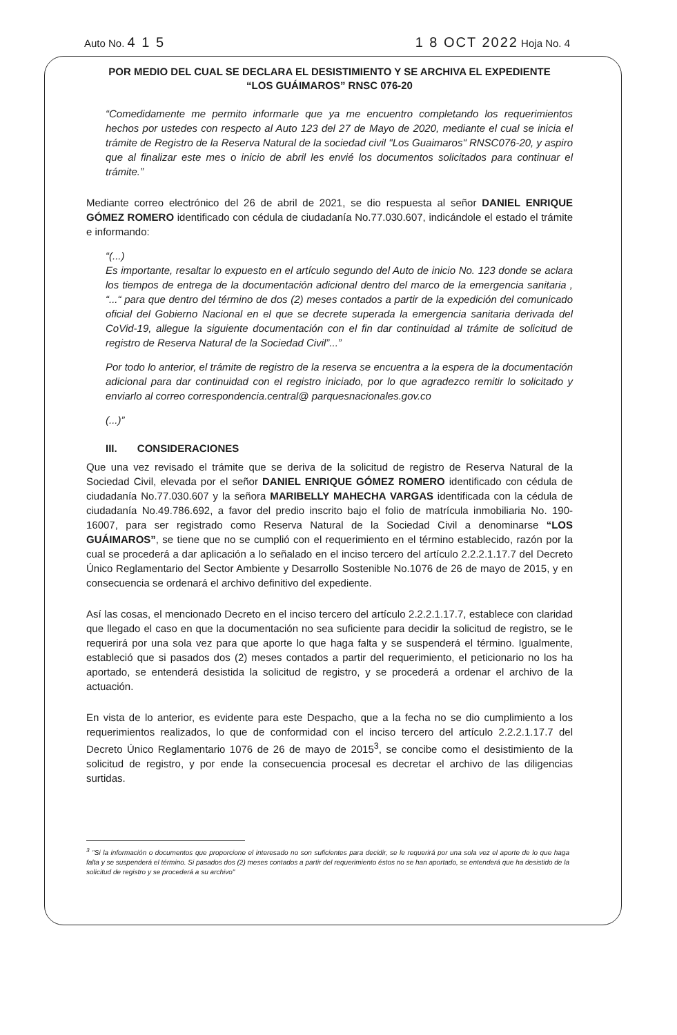Auto No. 4 1 5 1 8 OCT 2022 Hoja No. 4
POR MEDIO DEL CUAL SE DECLARA EL DESISTIMIENTO Y SE ARCHIVA EL EXPEDIENTE
“LOS GUÁIMAROS” RNSC 076-20
“Comedidamente me permito informarle que ya me encuentro completando los requerimientos hechos por ustedes con respecto al Auto 123 del 27 de Mayo de 2020, mediante el cual se inicia el trámite de Registro de la Reserva Natural de la sociedad civil "Los Guaimaros" RNSC076-20, y aspiro que al finalizar este mes o inicio de abril les envié los documentos solicitados para continuar el trámite.”
Mediante correo electrónico del 26 de abril de 2021, se dio respuesta al señor DANIEL ENRIQUE GÓMEZ ROMERO identificado con cédula de ciudadanía No.77.030.607, indicándole el estado el trámite e informando:
“(...)
Es importante, resaltar lo expuesto en el artículo segundo del Auto de inicio No. 123 donde se aclara los tiempos de entrega de la documentación adicional dentro del marco de la emergencia sanitaria , “...“ para que dentro del término de dos (2) meses contados a partir de la expedición del comunicado oficial del Gobierno Nacional en el que se decrete superada la emergencia sanitaria derivada del CoVid-19, allegue la siguiente documentación con el fin dar continuidad al trámite de solicitud de registro de Reserva Natural de la Sociedad Civil”...”
Por todo lo anterior, el trámite de registro de la reserva se encuentra a la espera de la documentación adicional para dar continuidad con el registro iniciado, por lo que agradezco remitir lo solicitado y enviarlo al correo correspondencia.central@ parquesnacionales.gov.co
(...)”
III. CONSIDERACIONES
Que una vez revisado el trámite que se deriva de la solicitud de registro de Reserva Natural de la Sociedad Civil, elevada por el señor DANIEL ENRIQUE GÓMEZ ROMERO identificado con cédula de ciudadanía No.77.030.607 y la señora MARIBELLY MAHECHA VARGAS identificada con la cédula de ciudadanía No.49.786.692, a favor del predio inscrito bajo el folio de matrícula inmobiliaria No. 190-16007, para ser registrado como Reserva Natural de la Sociedad Civil a denominarse “LOS GUÁIMAROS”, se tiene que no se cumplió con el requerimiento en el término establecido, razón por la cual se procederá a dar aplicación a lo señalado en el inciso tercero del artículo 2.2.2.1.17.7 del Decreto Único Reglamentario del Sector Ambiente y Desarrollo Sostenible No.1076 de 26 de mayo de 2015, y en consecuencia se ordenará el archivo definitivo del expediente.
Así las cosas, el mencionado Decreto en el inciso tercero del artículo 2.2.2.1.17.7, establece con claridad que llegado el caso en que la documentación no sea suficiente para decidir la solicitud de registro, se le requerirá por una sola vez para que aporte lo que haga falta y se suspenderá el término. Igualmente, estableció que si pasados dos (2) meses contados a partir del requerimiento, el peticionario no los ha aportado, se entenderá desistida la solicitud de registro, y se procederá a ordenar el archivo de la actuación.
En vista de lo anterior, es evidente para este Despacho, que a la fecha no se dio cumplimiento a los requerimientos realizados, lo que de conformidad con el inciso tercero del artículo 2.2.2.1.17.7 del Decreto Único Reglamentario 1076 de 26 de mayo de 2015<sup>3</sup>, se concibe como el desistimiento de la solicitud de registro, y por ende la consecuencia procesal es decretar el archivo de las diligencias surtidas.
<sup>3</sup> "Si la información o documentos que proporcione el interesado no son suficientes para decidir, se le requerirá por una sola vez el aporte de lo que haga falta y se suspenderá el término. Si pasados dos (2) meses contados a partir del requerimiento éstos no se han aportado, se entenderá que ha desistido de la solicitud de registro y se procederá a su archivo"